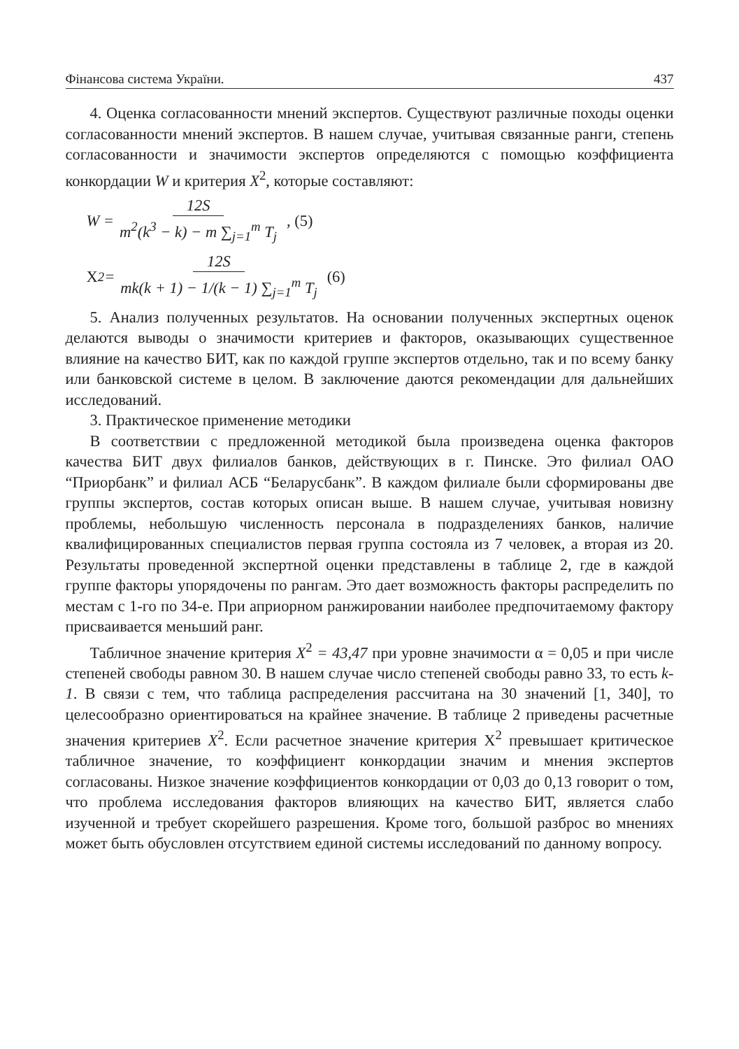Фінансова система України. 437
4. Оценка согласованности мнений экспертов. Существуют различные походы оценки согласованности мнений экспертов. В нашем случае, учитывая связанные ранги, степень согласованности и значимости экспертов определяются с помощью коэффициента конкордации W и критерия X<sup>2</sup>, которые составляют:
W = 12S m<sup>2</sup>(k<sup>3</sup> − k) − m ∑<sub>j=1</sub><sup>m</sup> T<sub>j</sub>, (5)
X<sup>2</sup> = 12S mk(k + 1) − 1/(k − 1) ∑<sub>j=1</sub><sup>m</sup> T<sub>j</sub> (6)
5. Анализ полученных результатов. На основании полученных экспертных оценок делаются выводы о значимости критериев и факторов, оказывающих существенное влияние на качество БИТ, как по каждой группе экспертов отдельно, так и по всему банку или банковской системе в целом. В заключение даются рекомендации для дальнейших исследований.
3. Практическое применение методики
В соответствии с предложенной методикой была произведена оценка факторов качества БИТ двух филиалов банков, действующих в г. Пинске. Это филиал ОАО “Приорбанк” и филиал АСБ “Беларусбанк”. В каждом филиале были сформированы две группы экспертов, состав которых описан выше. В нашем случае, учитывая новизну проблемы, небольшую численность персонала в подразделениях банков, наличие квалифицированных специалистов первая группа состояла из 7 человек, а вторая из 20. Результаты проведенной экспертной оценки представлены в таблице 2, где в каждой группе факторы упорядочены по рангам. Это дает возможность факторы распределить по местам с 1-го по 34-е. При априорном ранжировании наиболее предпочитаемому фактору присваивается меньший ранг.
Табличное значение критерия X<sup>2</sup> = 43,47 при уровне значимости α = 0,05 и при числе степеней свободы равном 30. В нашем случае число степеней свободы равно 33, то есть k-1. В связи с тем, что таблица распределения рассчитана на 30 значений [1, 340], то целесообразно ориентироваться на крайнее значение. В таблице 2 приведены расчетные значения критериев X<sup>2</sup>. Если расчетное значение критерия Х<sup>2</sup> превышает критическое табличное значение, то коэффициент конкордации значим и мнения экспертов согласованы. Низкое значение коэффициентов конкордации от 0,03 до 0,13 говорит о том, что проблема исследования факторов влияющих на качество БИТ, является слабо изученной и требует скорейшего разрешения. Кроме того, большой разброс во мнениях может быть обусловлен отсутствием единой системы исследований по данному вопросу.